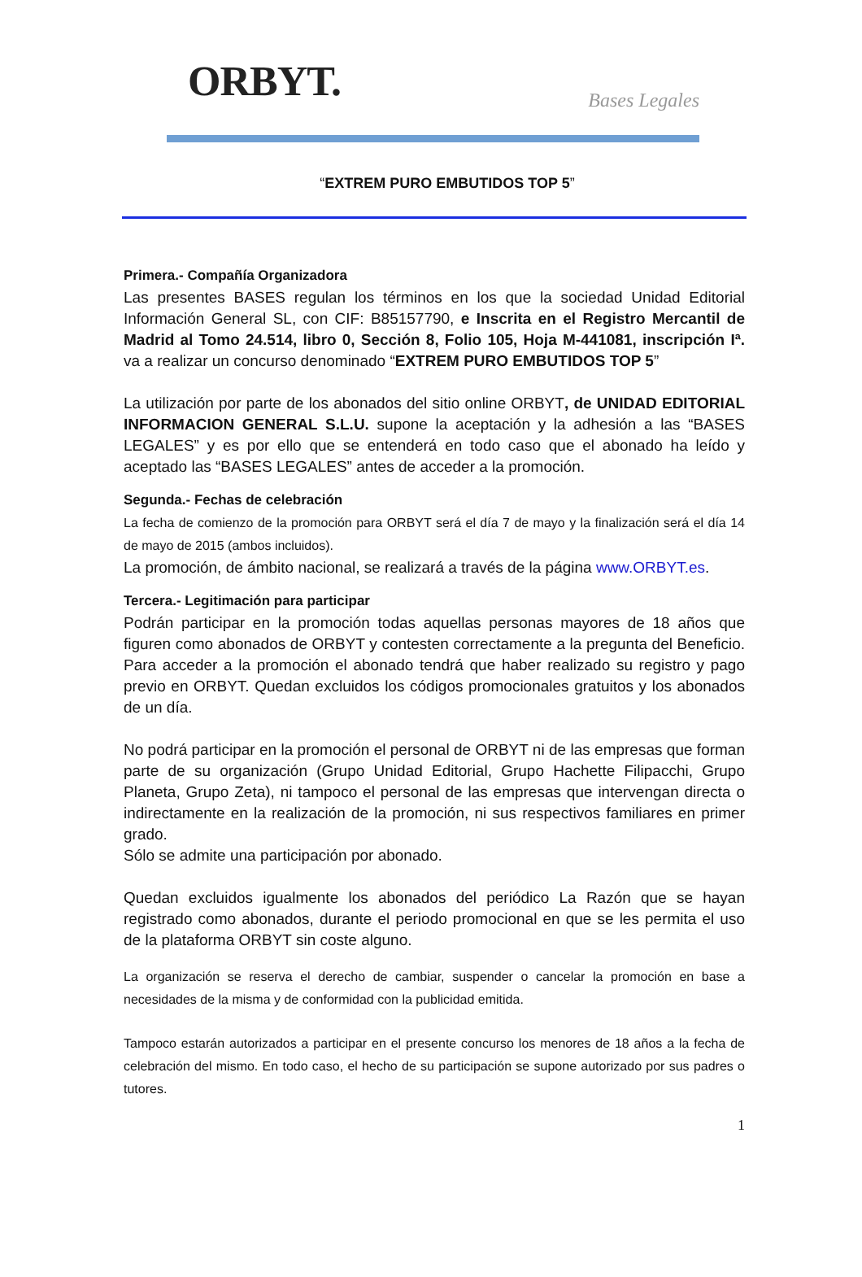ORBYT.
Bases Legales
“EXTREM PURO EMBUTIDOS TOP 5”
Primera.- Compañía Organizadora
Las presentes BASES regulan los términos en los que la sociedad Unidad Editorial Información General SL, con CIF: B85157790, e Inscrita en el Registro Mercantil de Madrid al Tomo 24.514, libro 0, Sección 8, Folio 105, Hoja M-441081, inscripción Iª. va a realizar un concurso denominado “EXTREM PURO EMBUTIDOS TOP 5”
La utilización por parte de los abonados del sitio online ORBYT, de UNIDAD EDITORIAL INFORMACION GENERAL S.L.U. supone la aceptación y la adhesión a las “BASES LEGALES” y es por ello que se entenderá en todo caso que el abonado ha leído y aceptado las “BASES LEGALES” antes de acceder a la promoción.
Segunda.- Fechas de celebración
La fecha de comienzo de la promoción para ORBYT será el día 7 de mayo y la finalización será el día 14 de mayo de 2015 (ambos incluidos).
La promoción, de ámbito nacional, se realizará a través de la página www.ORBYT.es.
Tercera.- Legitimación para participar
Podrán participar en la promoción todas aquellas personas mayores de 18 años que figuren como abonados de ORBYT y contesten correctamente a la pregunta del Beneficio. Para acceder a la promoción el abonado tendrá que haber realizado su registro y pago previo en ORBYT. Quedan excluidos los códigos promocionales gratuitos y los abonados de un día.
No podrá participar en la promoción el personal de ORBYT ni de las empresas que forman parte de su organización (Grupo Unidad Editorial, Grupo Hachette Filipacchi, Grupo Planeta, Grupo Zeta), ni tampoco el personal de las empresas que intervengan directa o indirectamente en la realización de la promoción, ni sus respectivos familiares en primer grado.
Sólo se admite una participación por abonado.
Quedan excluidos igualmente los abonados del periódico La Razón que se hayan registrado como abonados, durante el periodo promocional en que se les permita el uso de la plataforma ORBYT sin coste alguno.
La organización se reserva el derecho de cambiar, suspender o cancelar la promoción en base a necesidades de la misma y de conformidad con la publicidad emitida.
Tampoco estarán autorizados a participar en el presente concurso los menores de 18 años a la fecha de celebración del mismo. En todo caso, el hecho de su participación se supone autorizado por sus padres o tutores.
1